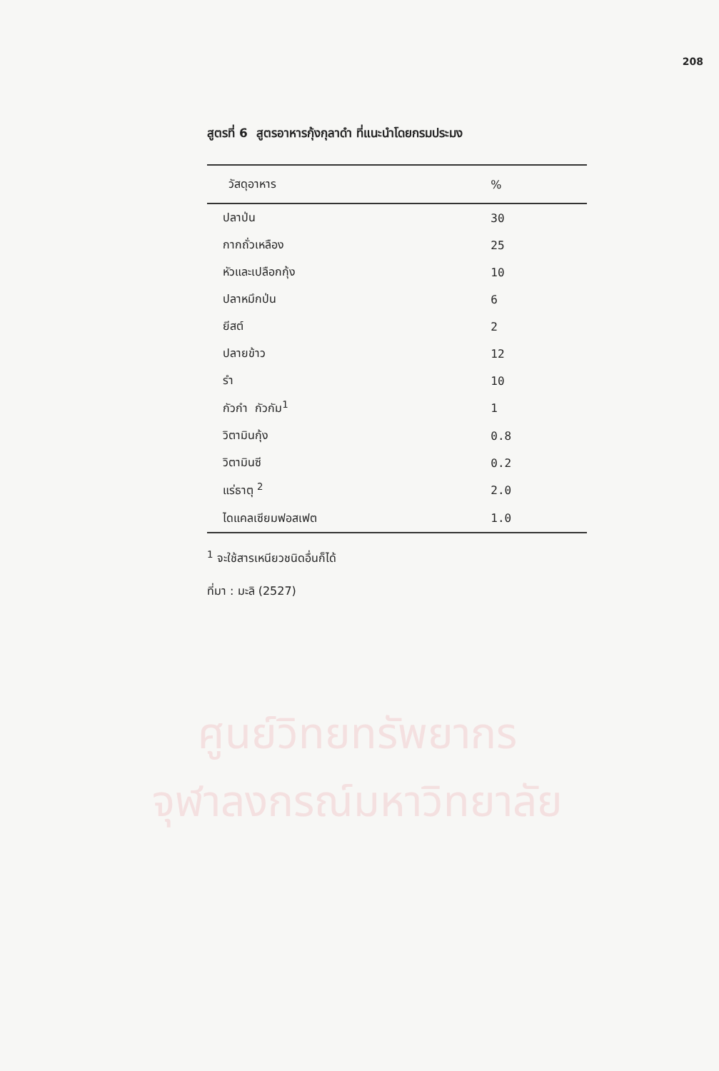ศูนย์วิทยทรัพยากร
จุฬาลงกรณ์มหาวิทยาลัย
208
สูตรที่ 6 สูตรอาหารกุ้งกุลาดำ ที่แนะนำโดยกรมประมง
| วัสดุอาหาร | % |
| --- | --- |
| ปลาป่น | 30 |
| กากถั่วเหลือง | 25 |
| หัวและเปลือกกุ้ง | 10 |
| ปลาหมึกป่น | 6 |
| ยีสต์ | 2 |
| ปลายข้าว | 12 |
| รำ | 10 |
| กัวกำ กัวกัม<sup>1</sup> | 1 |
| วิตามินกุ้ง | 0.8 |
| วิตามินซี | 0.2 |
| แร่ธาตุ <sup>2</sup> | 2.0 |
| ไดแคลเซียมฟอสเฟต | 1.0 |
<sup>1</sup> จะใช้สารเหนียวชนิดอื่นก็ได้
ที่มา : มะลิ (2527)